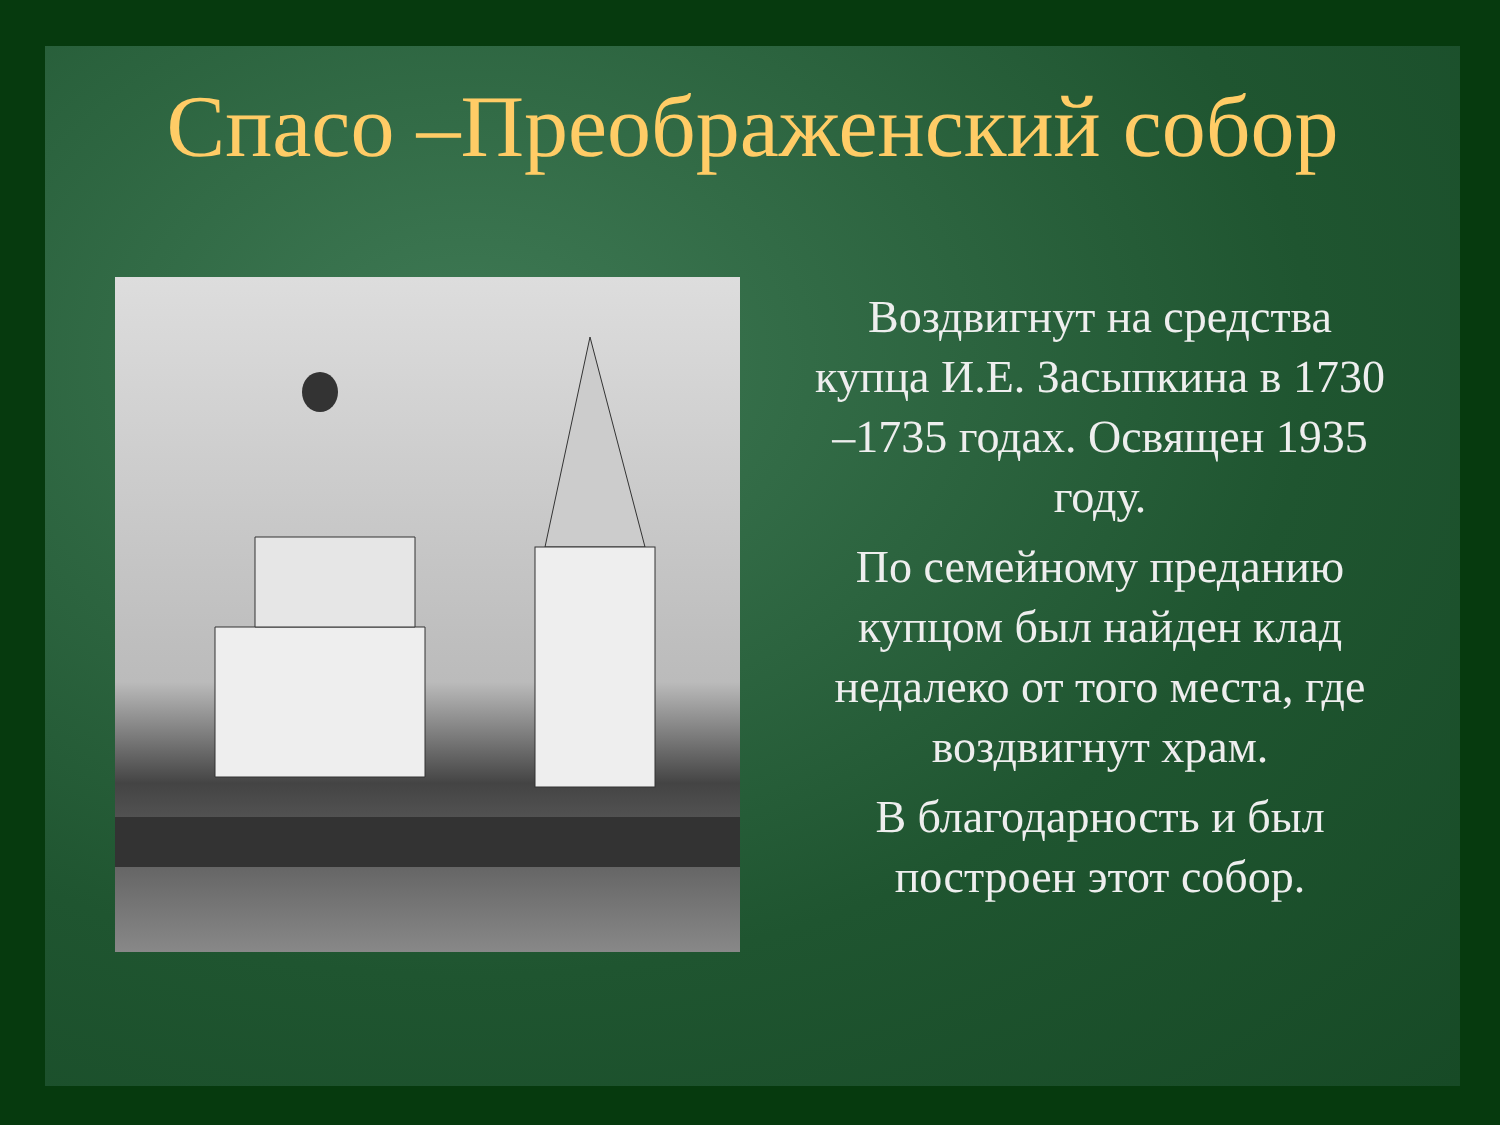Спасо –Преображенский собор
Воздвигнут на средства купца И.Е. Засыпкина в 1730 –1735 годах. Освящен 1935 году.
По семейному преданию купцом был найден клад недалеко от того места, где воздвигнут храм.
В благодарность и был построен этот собор.